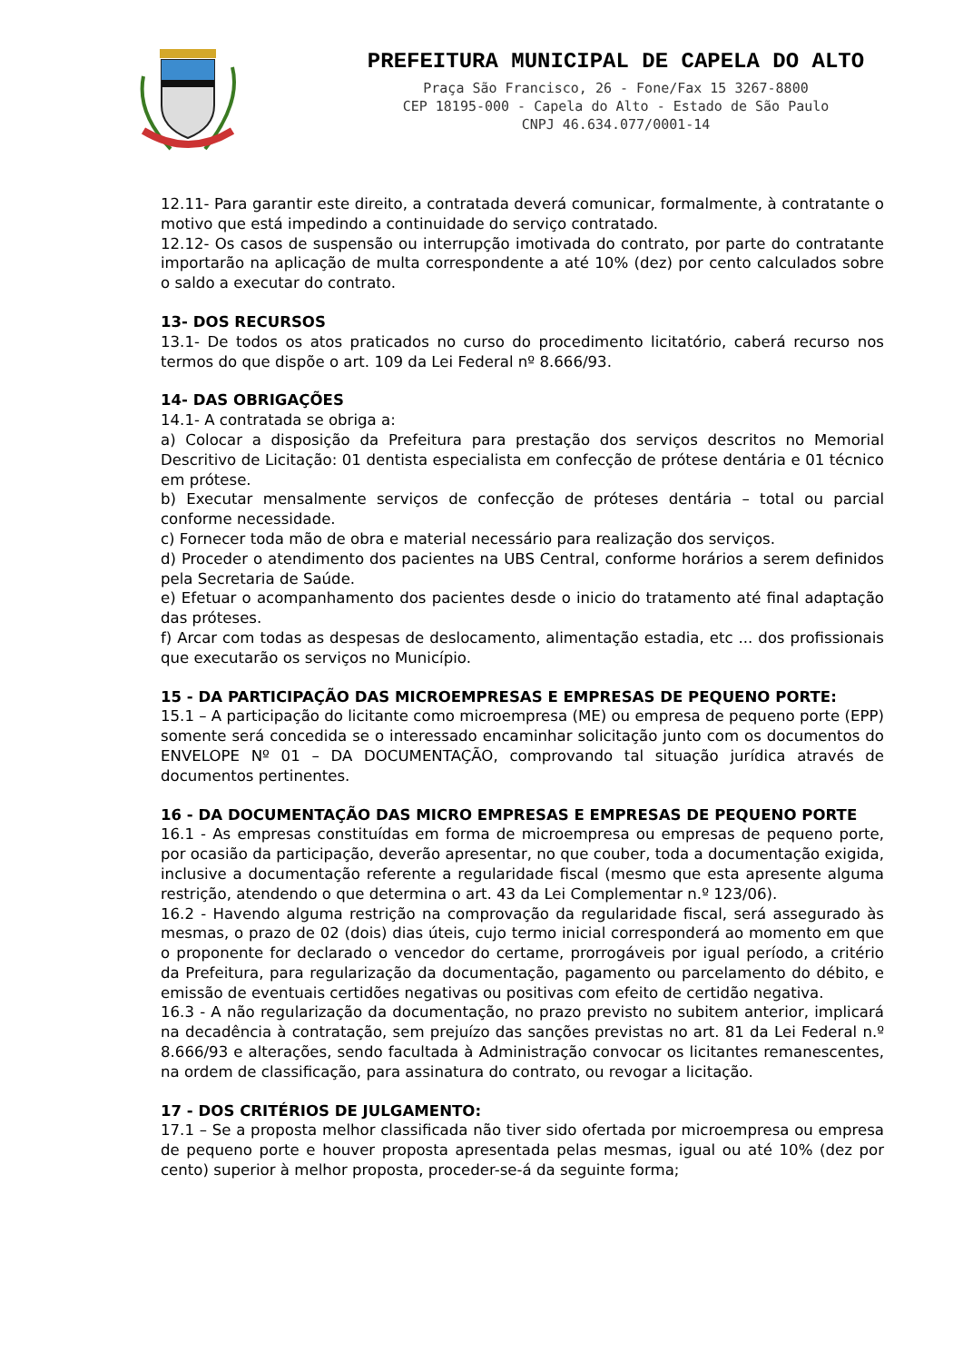PREFEITURA MUNICIPAL DE CAPELA DO ALTO
Praça São Francisco, 26 - Fone/Fax 15 3267-8800
CEP 18195-000 - Capela do Alto - Estado de São Paulo
CNPJ 46.634.077/0001-14
12.11- Para garantir este direito, a contratada deverá comunicar, formalmente, à contratante o motivo que está impedindo a continuidade do serviço contratado.
12.12- Os casos de suspensão ou interrupção imotivada do contrato, por parte do contratante importarão na aplicação de multa correspondente a até 10% (dez) por cento calculados sobre o saldo a executar do contrato.
13- DOS RECURSOS
13.1- De todos os atos praticados no curso do procedimento licitatório, caberá recurso nos termos do que dispõe o art. 109 da Lei Federal nº 8.666/93.
14- DAS OBRIGAÇÕES
14.1- A contratada se obriga a:
a) Colocar a disposição da Prefeitura para prestação dos serviços descritos no Memorial Descritivo de Licitação: 01 dentista especialista em confecção de prótese dentária e 01 técnico em prótese.
b) Executar mensalmente serviços de confecção de próteses dentária – total ou parcial conforme necessidade.
c) Fornecer toda mão de obra e material necessário para realização dos serviços.
d) Proceder o atendimento dos pacientes na UBS Central, conforme horários a serem definidos pela Secretaria de Saúde.
e) Efetuar o acompanhamento dos pacientes desde o inicio do tratamento até final adaptação das próteses.
f) Arcar com todas as despesas de deslocamento, alimentação estadia, etc ... dos profissionais que executarão os serviços no Município.
15 - DA PARTICIPAÇÃO DAS MICROEMPRESAS E EMPRESAS DE PEQUENO PORTE:
15.1 – A participação do licitante como microempresa (ME) ou empresa de pequeno porte (EPP) somente será concedida se o interessado encaminhar solicitação junto com os documentos do ENVELOPE Nº 01 – DA DOCUMENTAÇÃO, comprovando tal situação jurídica através de documentos pertinentes.
16 - DA DOCUMENTAÇÃO DAS MICRO EMPRESAS E EMPRESAS DE PEQUENO PORTE
16.1 - As empresas constituídas em forma de microempresa ou empresas de pequeno porte, por ocasião da participação, deverão apresentar, no que couber, toda a documentação exigida, inclusive a documentação referente a regularidade fiscal (mesmo que esta apresente alguma restrição, atendendo o que determina o art. 43 da Lei Complementar n.º 123/06).
16.2 - Havendo alguma restrição na comprovação da regularidade fiscal, será assegurado às mesmas, o prazo de 02 (dois) dias úteis, cujo termo inicial corresponderá ao momento em que o proponente for declarado o vencedor do certame, prorrogáveis por igual período, a critério da Prefeitura, para regularização da documentação, pagamento ou parcelamento do débito, e emissão de eventuais certidões negativas ou positivas com efeito de certidão negativa.
16.3 - A não regularização da documentação, no prazo previsto no subitem anterior, implicará na decadência à contratação, sem prejuízo das sanções previstas no art. 81 da Lei Federal n.º 8.666/93 e alterações, sendo facultada à Administração convocar os licitantes remanescentes, na ordem de classificação, para assinatura do contrato, ou revogar a licitação.
17 - DOS CRITÉRIOS DE JULGAMENTO:
17.1 – Se a proposta melhor classificada não tiver sido ofertada por microempresa ou empresa de pequeno porte e houver proposta apresentada pelas mesmas, igual ou até 10% (dez por cento) superior à melhor proposta, proceder-se-á da seguinte forma;